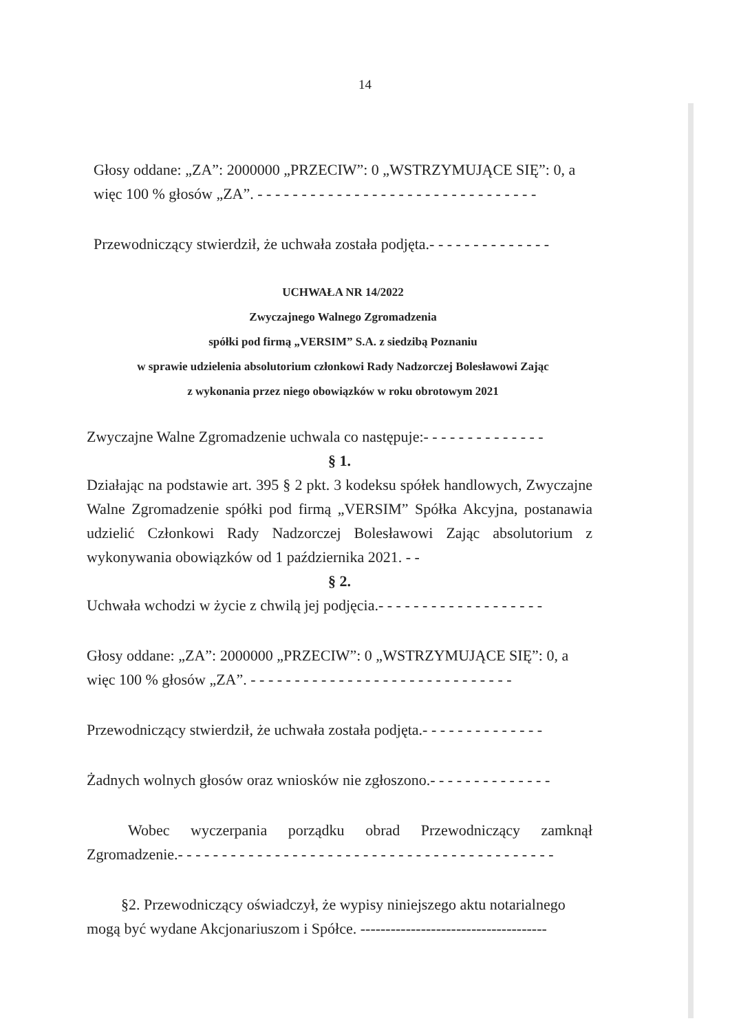14
Głosy oddane: „ZA”: 2000000 „PRZECIW”: 0 „WSTRZYMUJĄCE SIĘ”: 0, a więc 100 % głosów „ZA”. - - - - - - - - - - - - - - - - - - - - - - - - - - - - - - - -
Przewodniczący stwierdził, że uchwała została podjęta.- - - - - - - - - - - - - -
UCHWAŁA NR 14/2022
Zwyczajnego Walnego Zgromadzenia
spółki pod firmą „VERSIM” S.A. z siedzibą Poznaniu
w sprawie udzielenia absolutorium członkowi Rady Nadzorczej Bolesławowi Zając
z wykonania przez niego obowiązków w roku obrotowym 2021
Zwyczajne Walne Zgromadzenie uchwala co następuje:- - - - - - - - - - - - - -
§ 1.
Działając na podstawie art. 395 § 2 pkt. 3 kodeksu spółek handlowych, Zwyczajne Walne Zgromadzenie spółki pod firmą „VERSIM” Spółka Akcyjna, postanawia udzielić Członkowi Rady Nadzorczej Bolesławowi Zając absolutorium z wykonywania obowiązków od 1 października 2021. - -
§ 2.
Uchwała wchodzi w życie z chwilą jej podjęcia.- - - - - - - - - - - - - - - - - - -
Głosy oddane: „ZA”: 2000000 „PRZECIW”: 0 „WSTRZYMUJĄCE SIĘ”: 0, a więc 100 % głosów „ZA”. - - - - - - - - - - - - - - - - - - - - - - - - - - - - - -
Przewodniczący stwierdził, że uchwała została podjęta.- - - - - - - - - - - - - -
Żadnych wolnych głosów oraz wniosków nie zgłoszono.- - - - - - - - - - - - - -
Wobec wyczerpania porządku obrad Przewodniczący zamknął Zgromadzenie.- - - - - - - - - - - - - - - - - - - - - - - - - - - - - - - - - - - - - - - - - - -
§2. Przewodniczący oświadczył, że wypisy niniejszego aktu notarialnego mogą być wydane Akcjonariuszom i Spółce. -------------------------------------